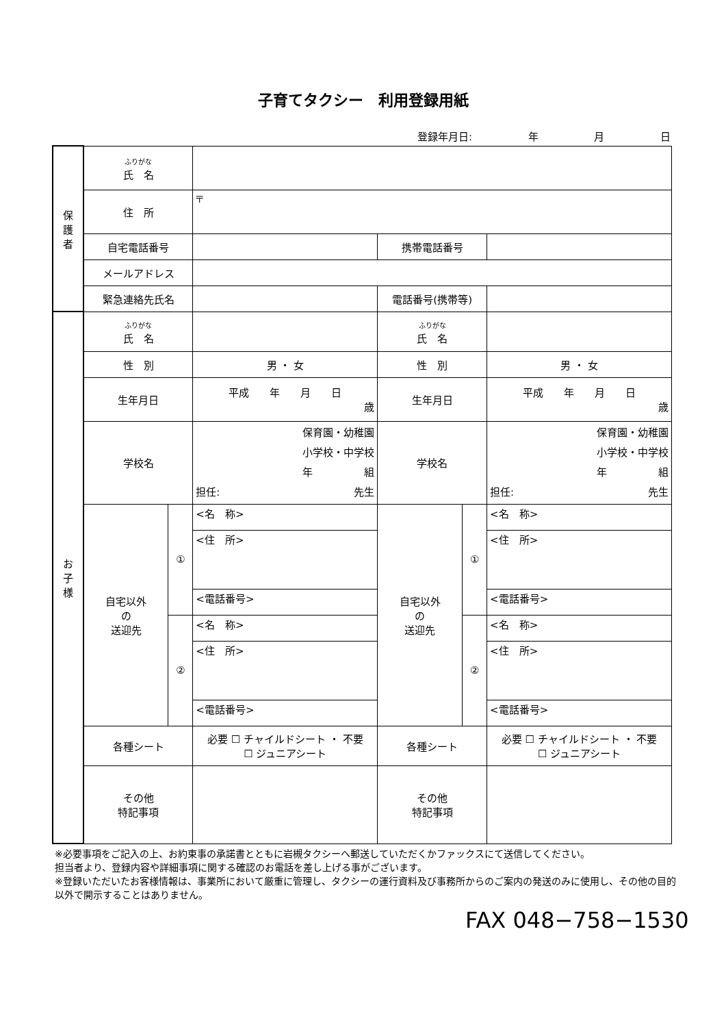子育てタクシー　利用登録用紙
登録年月日: 年 月 日
| 保 護 者 | ふりがな 氏 名 | | | | | |
| | 住 所 | | 〒 | | | |
| | 自宅電話番号 | | | 携帯電話番号 | | |
| | メールアドレス | | | | | |
| | 緊急連絡先氏名 | | | 電話番号(携帯等) | | |
| お 子 様 | ふりがな 氏 名 | | | ふりがな 氏 名 | | |
| | 性 別 | | 男 ・ 女 | 性 別 | | 男 ・ 女 |
| | 生年月日 | | 平成 年 月 日 歳 | 生年月日 | | 平成 年 月 日 歳 |
| | 学校名 | | 保育園・幼稚園 小学校・中学校 年 組 担任: 先生 | 学校名 | | 保育園・幼稚園 小学校・中学校 年 組 担任: 先生 |
| | 自宅以外 の 送迎先 | ① | <名 称> | 自宅以外 の 送迎先 | ① | <名 称> |
| | | | <住 所> | | | <住 所> |
| | | | <電話番号> | | | <電話番号> |
| | | ② | <名 称> | | ② | <名 称> |
| | | | <住 所> | | | <住 所> |
| | | | <電話番号> | | | <電話番号> |
| | 各種シート | | 必要 ☐ チャイルドシート ・ 不要 ☐ ジュニアシート | 各種シート | | 必要 ☐ チャイルドシート ・ 不要 ☐ ジュニアシート |
| | その他 特記事項 | | | その他 特記事項 | | |
※必要事項をご記入の上、お約束事の承諾書とともに岩槻タクシーへ郵送していただくかファックスにて送信してください。
担当者より、登録内容や詳細事項に関する確認のお電話を差し上げる事がございます。
※登録いただいたお客様情報は、事業所において厳重に管理し、タクシーの運行資料及び事務所からのご案内の発送のみに使用し、その他の目的以外で開示することはありません。
FAX 048−758−1530